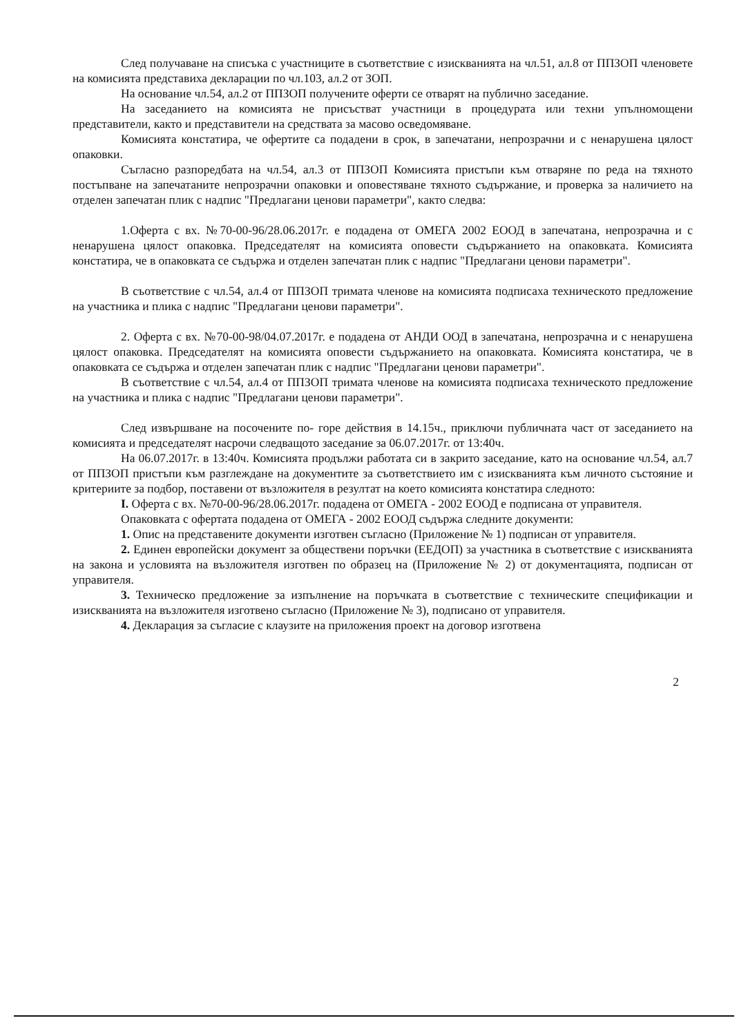След получаване на списъка с участниците в съответствие с изискванията на чл.51, ал.8 от ППЗОП членовете на комисията представиха декларации по чл.103, ал.2 от ЗОП.
На основание чл.54, ал.2 от ППЗОП получените оферти се отварят на публично заседание.
На заседанието на комисията не присъстват участници в процедурата или техни упълномощени представители, както и представители на средствата за масово осведомяване.
Комисията констатира, че офертите са подадени в срок, в запечатани, непрозрачни и с ненарушена цялост опаковки.
Съгласно разпоредбата на чл.54, ал.3 от ППЗОП Комисията пристъпи към отваряне по реда на тяхното постъпване на запечатаните непрозрачни опаковки и оповестяване тяхното съдържание, и проверка за наличието на отделен запечатан плик с надпис "Предлагани ценови параметри", както следва:
1.Оферта с вх. №70-00-96/28.06.2017г. е подадена от ОМЕГА 2002 ЕООД в запечатана, непрозрачна и с ненарушена цялост опаковка. Председателят на комисията оповести съдържанието на опаковката. Комисията констатира, че в опаковката се съдържа и отделен запечатан плик с надпис "Предлагани ценови параметри".
В съответствие с чл.54, ал.4 от ППЗОП тримата членове на комисията подписаха техническото предложение на участника и плика с надпис "Предлагани ценови параметри".
2. Оферта с вх. №70-00-98/04.07.2017г. е подадена от АНДИ ООД в запечатана, непрозрачна и с ненарушена цялост опаковка. Председателят на комисията оповести съдържанието на опаковката. Комисията констатира, че в опаковката се съдържа и отделен запечатан плик с надпис "Предлагани ценови параметри".
В съответствие с чл.54, ал.4 от ППЗОП тримата членове на комисията подписаха техническото предложение на участника и плика с надпис "Предлагани ценови параметри".
След извършване на посочените по- горе действия в 14.15ч., приключи публичната част от заседанието на комисията и председателят насрочи следващото заседание за 06.07.2017г. от 13:40ч.
На 06.07.2017г. в 13:40ч. Комисията продължи работата си в закрито заседание, като на основание чл.54, ал.7 от ППЗОП пристъпи към разглеждане на документите за съответствието им с изискванията към личното състояние и критериите за подбор, поставени от възложителя в резултат на което комисията констатира следното:
I. Оферта с вх. №70-00-96/28.06.2017г. подадена от ОМЕГА - 2002 ЕООД е подписана от управителя.
Опаковката с офертата подадена от ОМЕГА - 2002 ЕООД съдържа следните документи:
1. Опис на представените документи изготвен съгласно (Приложение № 1) подписан от управителя.
2. Единен европейски документ за обществени поръчки (ЕЕДОП) за участника в съответствие с изискванията на закона и условията на възложителя изготвен по образец на (Приложение № 2) от документацията, подписан от управителя.
3. Техническо предложение за изпълнение на поръчката в съответствие с техническите спецификации и изискванията на възложителя изготвено съгласно (Приложение № 3), подписано от управителя.
4. Декларация за съгласие с клаузите на приложения проект на договор изготвена
2